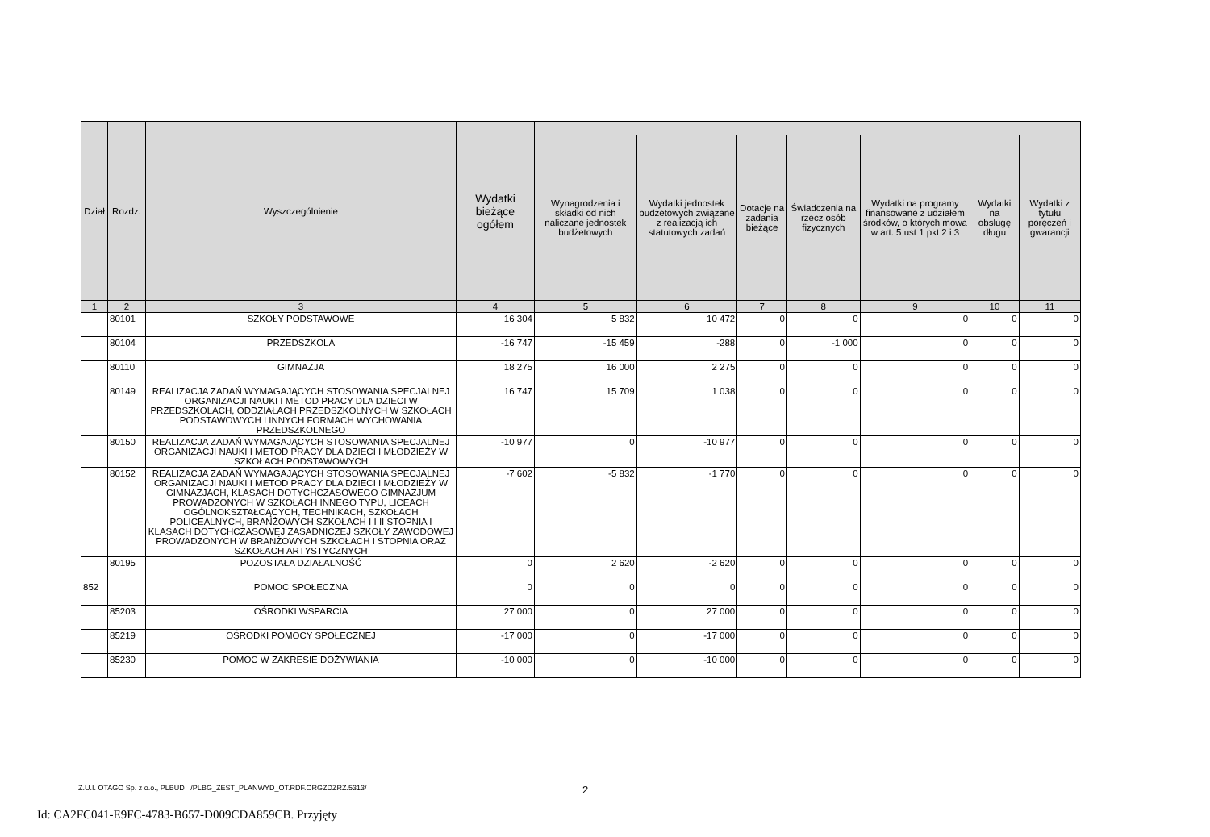| Dział | Rozdz. | Wyszczególnienie | Wydatki bieżące ogółem | | | | | | | |
| --- | --- | --- | --- | --- | --- | --- | --- | --- | --- | --- |
| | | | | Wynagrodzenia i składki od nich naliczane jednostek budżetowych | Wydatki jednostek budżetowych związane z realizacją ich statutowych zadań | Dotacje na zadania bieżące | Świadczenia na rzecz osób fizycznych | Wydatki na programy finansowane z udziałem środków, o których mowa w art. 5 ust 1 pkt 2 i 3 | Wydatki na obsługę długu | Wydatki z tytułu poręczeń i gwarancji |
| 1 | 2 | 3 | 4 | 5 | 6 | 7 | 8 | 9 | 10 | 11 |
| | 80101 | SZKOŁY PODSTAWOWE | 16 304 | 5 832 | 10 472 | 0 | 0 | 0 | 0 | 0 |
| | 80104 | PRZEDSZKOLA | -16 747 | -15 459 | -288 | 0 | -1 000 | 0 | 0 | 0 |
| | 80110 | GIMNAZJA | 18 275 | 16 000 | 2 275 | 0 | 0 | 0 | 0 | 0 |
| | 80149 | REALIZACJA ZADAŃ WYMAGAJĄCYCH STOSOWANIA SPECJALNEJ ORGANIZACJI NAUKI I METOD PRACY DLA DZIECI W PRZEDSZKOLACH, ODDZIAŁACH PRZEDSZKOLNYCH W SZKOŁACH PODSTAWOWYCH I INNYCH FORMACH WYCHOWANIA PRZEDSZKOLNEGO | 16 747 | 15 709 | 1 038 | 0 | 0 | 0 | 0 | 0 |
| | 80150 | REALIZACJA ZADAŃ WYMAGAJĄCYCH STOSOWANIA SPECJALNEJ ORGANIZACJI NAUKI I METOD PRACY DLA DZIECI I MŁODZIEŻY W SZKOŁACH PODSTAWOWYCH | -10 977 | 0 | -10 977 | 0 | 0 | 0 | 0 | 0 |
| | 80152 | REALIZACJA ZADAŃ WYMAGAJĄCYCH STOSOWANIA SPECJALNEJ ORGANIZACJI NAUKI I METOD PRACY DLA DZIECI I MŁODZIEŻY W GIMNAZJACH, KLASACH DOTYCHCZASOWEGO GIMNAZJUM PROWADZONYCH W SZKOŁACH INNEGO TYPU, LICEACH OGÓLNOKSZTAŁCĄCYCH, TECHNIKACH, SZKOŁACH POLICEALNYCH, BRANŻOWYCH SZKOŁACH I I II STOPNIA I KLASACH DOTYCHCZASOWEJ ZASADNICZEJ SZKOŁY ZAWODOWEJ PROWADZONYCH W BRANŻOWYCH SZKOŁACH I STOPNIA ORAZ SZKOŁACH ARTYSTYCZNYCH | -7 602 | -5 832 | -1 770 | 0 | 0 | 0 | 0 | 0 |
| | 80195 | POZOSTAŁA DZIAŁALNOŚĆ | 0 | 2 620 | -2 620 | 0 | 0 | 0 | 0 | 0 |
| 852 | | POMOC SPOŁECZNA | 0 | 0 | 0 | 0 | 0 | 0 | 0 | 0 |
| | 85203 | OŚRODKI WSPARCIA | 27 000 | 0 | 27 000 | 0 | 0 | 0 | 0 | 0 |
| | 85219 | OŚRODKI POMOCY SPOŁECZNEJ | -17 000 | 0 | -17 000 | 0 | 0 | 0 | 0 | 0 |
| | 85230 | POMOC W ZAKRESIE DOŻYWIANIA | -10 000 | 0 | -10 000 | 0 | 0 | 0 | 0 | 0 |
Z.U.I. OTAGO Sp. z o.o., PLBUD /PLBG_ZEST_PLANWYD_OT.RDF.ORGZDZRZ.5313/
2
Id: CA2FC041-E9FC-4783-B657-D009CDA859CB. Przyjęty